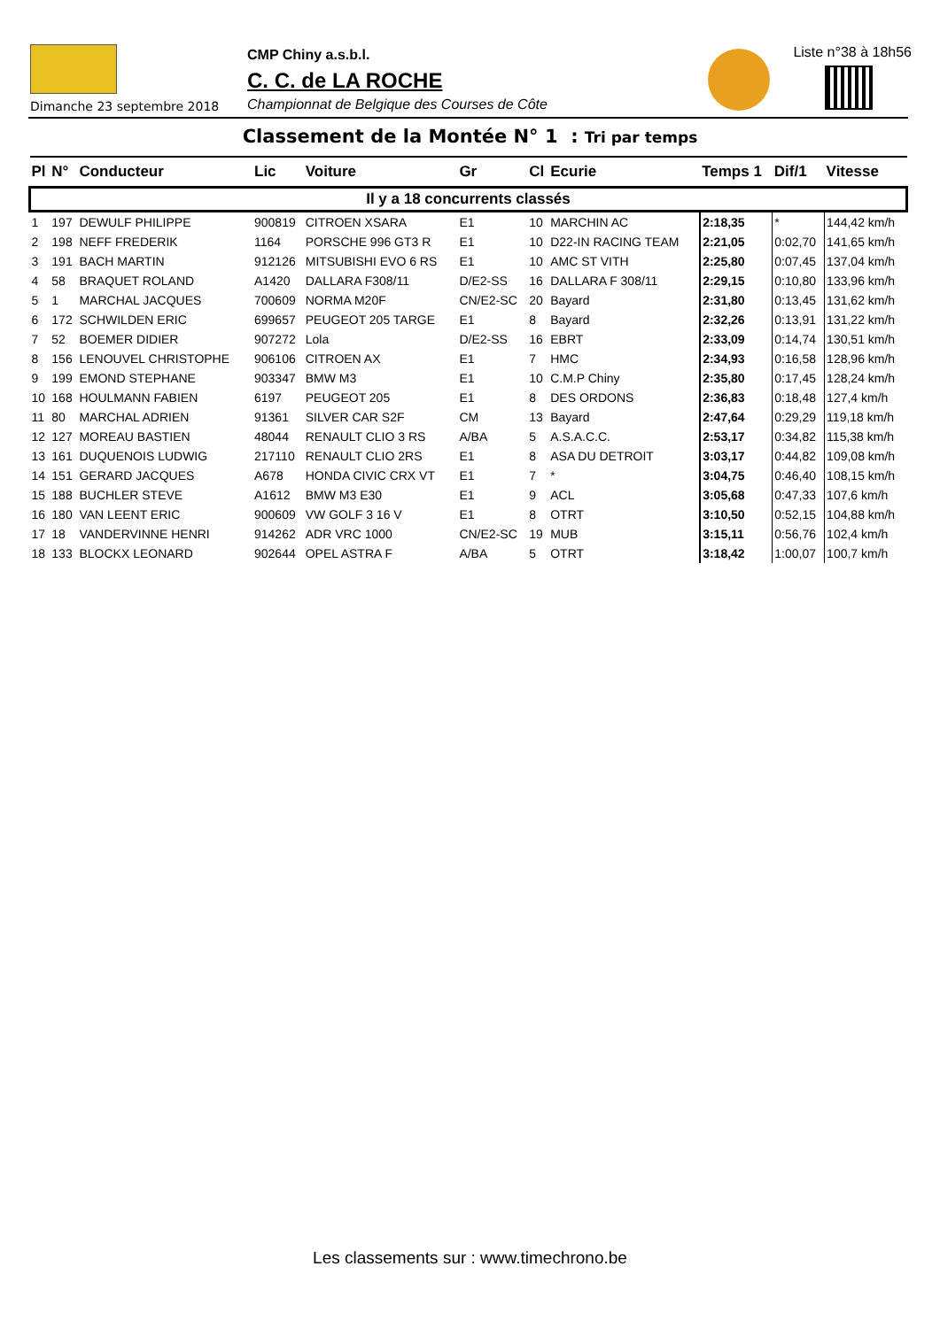Dimanche 23 septembre 2018
CMP Chiny a.s.b.l.
C. C. de LA ROCHE
Championnat de Belgique des Courses de Côte
Liste n°38 à 18h56
Classement de la Montée N° 1 : Tri par temps
| Pl | N° | Conducteur | Lic | Voiture | Gr | Cl | Ecurie | Temps 1 | Dif/1 | Vitesse |
| --- | --- | --- | --- | --- | --- | --- | --- | --- | --- | --- |
| Il y a 18 concurrents classés | | | | | | | | | | |
| 1 | 197 | DEWULF PHILIPPE | 900819 | CITROEN XSARA | E1 | 10 | MARCHIN AC | 2:18,35 | * | 144,42 km/h |
| 2 | 198 | NEFF FREDERIK | 1164 | PORSCHE 996 GT3 R | E1 | 10 | D22-IN RACING TEAM | 2:21,05 | 0:02,70 | 141,65 km/h |
| 3 | 191 | BACH MARTIN | 912126 | MITSUBISHI EVO 6 RS | E1 | 10 | AMC ST VITH | 2:25,80 | 0:07,45 | 137,04 km/h |
| 4 | 58 | BRAQUET ROLAND | A1420 | DALLARA F308/11 | D/E2-SS | 16 | DALLARA F 308/11 | 2:29,15 | 0:10,80 | 133,96 km/h |
| 5 | 1 | MARCHAL JACQUES | 700609 | NORMA M20F | CN/E2-SC | 20 | Bayard | 2:31,80 | 0:13,45 | 131,62 km/h |
| 6 | 172 | SCHWILDEN ERIC | 699657 | PEUGEOT 205 TARGE | E1 | 8 | Bayard | 2:32,26 | 0:13,91 | 131,22 km/h |
| 7 | 52 | BOEMER DIDIER | 907272 | Lola | D/E2-SS | 16 | EBRT | 2:33,09 | 0:14,74 | 130,51 km/h |
| 8 | 156 | LENOUVEL CHRISTOPHE | 906106 | CITROEN AX | E1 | 7 | HMC | 2:34,93 | 0:16,58 | 128,96 km/h |
| 9 | 199 | EMOND STEPHANE | 903347 | BMW M3 | E1 | 10 | C.M.P Chiny | 2:35,80 | 0:17,45 | 128,24 km/h |
| 10 | 168 | HOULMANN FABIEN | 6197 | PEUGEOT 205 | E1 | 8 | DES ORDONS | 2:36,83 | 0:18,48 | 127,4 km/h |
| 11 | 80 | MARCHAL ADRIEN | 91361 | SILVER CAR S2F | CM | 13 | Bayard | 2:47,64 | 0:29,29 | 119,18 km/h |
| 12 | 127 | MOREAU BASTIEN | 48044 | RENAULT CLIO 3 RS | A/BA | 5 | A.S.A.C.C. | 2:53,17 | 0:34,82 | 115,38 km/h |
| 13 | 161 | DUQUENOIS LUDWIG | 217110 | RENAULT CLIO 2RS | E1 | 8 | ASA DU DETROIT | 3:03,17 | 0:44,82 | 109,08 km/h |
| 14 | 151 | GERARD JACQUES | A678 | HONDA CIVIC CRX VT | E1 | 7 | * | 3:04,75 | 0:46,40 | 108,15 km/h |
| 15 | 188 | BUCHLER STEVE | A1612 | BMW M3 E30 | E1 | 9 | ACL | 3:05,68 | 0:47,33 | 107,6 km/h |
| 16 | 180 | VAN LEENT ERIC | 900609 | VW GOLF 3 16 V | E1 | 8 | OTRT | 3:10,50 | 0:52,15 | 104,88 km/h |
| 17 | 18 | VANDERVINNE HENRI | 914262 | ADR VRC 1000 | CN/E2-SC | 19 | MUB | 3:15,11 | 0:56,76 | 102,4 km/h |
| 18 | 133 | BLOCKX LEONARD | 902644 | OPEL ASTRA F | A/BA | 5 | OTRT | 3:18,42 | 1:00,07 | 100,7 km/h |
Les classements sur : www.timechrono.be